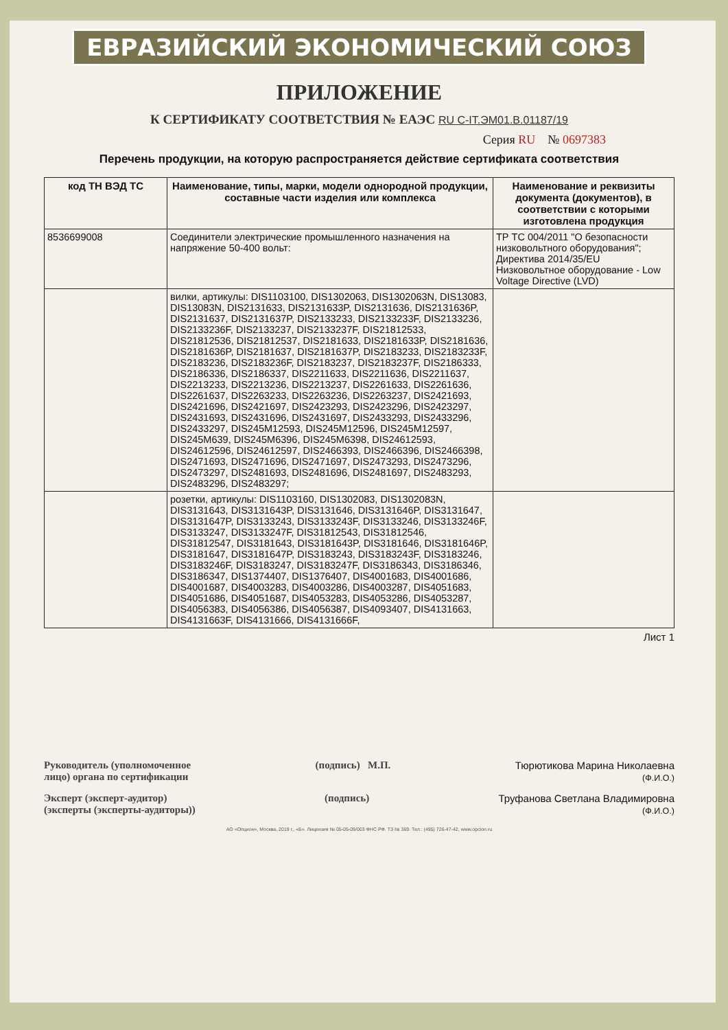ЕВРАЗИЙСКИЙ ЭКОНОМИЧЕСКИЙ СОЮЗ
ПРИЛОЖЕНИЕ
К СЕРТИФИКАТУ СООТВЕТСТВИЯ № ЕАЭС RU C-IT.ЭМ01.B.01187/19
Серия RU № 0697383
Перечень продукции, на которую распространяется действие сертификата соответствия
| код ТН ВЭД ТС | Наименование, типы, марки, модели однородной продукции, составные части изделия или комплекса | Наименование и реквизиты документа (документов), в соответствии с которыми изготовлена продукция |
| --- | --- | --- |
| 8536699008 | Соединители электрические промышленного назначения на напряжение 50-400 вольт: | ТР ТС 004/2011 "О безопасности низковольтного оборудования"; Директива 2014/35/EU Низковольтное оборудование - Low Voltage Directive (LVD) |
| | вилки, артикулы: DIS1103100, DIS1302063, DIS1302063N, DIS13083, DIS13083N, DIS2131633, DIS2131633P, DIS2131636, DIS2131636P, DIS2131637, DIS2131637P, DIS2133233, DIS2133233F, DIS2133236, DIS2133236F, DIS2133237, DIS2133237F, DIS21812533, DIS21812536, DIS21812537, DIS2181633, DIS2181633P, DIS2181636, DIS2181636P, DIS2181637, DIS2181637P, DIS2183233, DIS2183233F, DIS2183236, DIS2183236F, DIS2183237, DIS2183237F, DIS2186333, DIS2186336, DIS2186337, DIS2211633, DIS2211636, DIS2211637, DIS2213233, DIS2213236, DIS2213237, DIS2261633, DIS2261636, DIS2261637, DIS2263233, DIS2263236, DIS2263237, DIS2421693, DIS2421696, DIS2421697, DIS2423293, DIS2423296, DIS2423297, DIS2431693, DIS2431696, DIS2431697, DIS2433293, DIS2433296, DIS2433297, DIS245M12593, DIS245M12596, DIS245M12597, DIS245M639, DIS245M6396, DIS245M6398, DIS24612593, DIS24612596, DIS24612597, DIS2466393, DIS2466396, DIS2466398, DIS2471693, DIS2471696, DIS2471697, DIS2473293, DIS2473296, DIS2473297, DIS2481693, DIS2481696, DIS2481697, DIS2483293, DIS2483296, DIS2483297; | |
| | розетки, артикулы: DIS1103160, DIS1302083, DIS1302083N, DIS3131643, DIS3131643P, DIS3131646, DIS3131646P, DIS3131647, DIS3131647P, DIS3133243, DIS3133243F, DIS3133246, DIS3133246F, DIS3133247, DIS3133247F, DIS31812543, DIS31812546, DIS31812547, DIS3181643, DIS3181643P, DIS3181646, DIS3181646P, DIS3181647, DIS3181647P, DIS3183243, DIS3183243F, DIS3183246, DIS3183246F, DIS3183247, DIS3183247F, DIS3186343, DIS3186346, DIS3186347, DIS1374407, DIS1376407, DIS4001683, DIS4001686, DIS4001687, DIS4003283, DIS4003286, DIS4003287, DIS4051683, DIS4051686, DIS4051687, DIS4053283, DIS4053286, DIS4053287, DIS4056383, DIS4056386, DIS4056387, DIS4093407, DIS4131663, DIS4131663F, DIS4131666, DIS4131666F, | |
Лист 1
Руководитель (уполномоченное
лицо) органа по сертификации
(подпись) М.П. Тюрютикова Марина Николаевна
(Ф.И.О.)
Эксперт (эксперт-аудитор)
(эксперты (эксперты-аудиторы))
(подпись) Труфанова Светлана Владимировна
(Ф.И.О.)
АО «Опцион», Москва, 2019 г., «Б». Лицензия № 05-05-09/003 ФНС РФ. ТЗ № 369. Тел.: (495) 726-47-42, www.opcion.ru